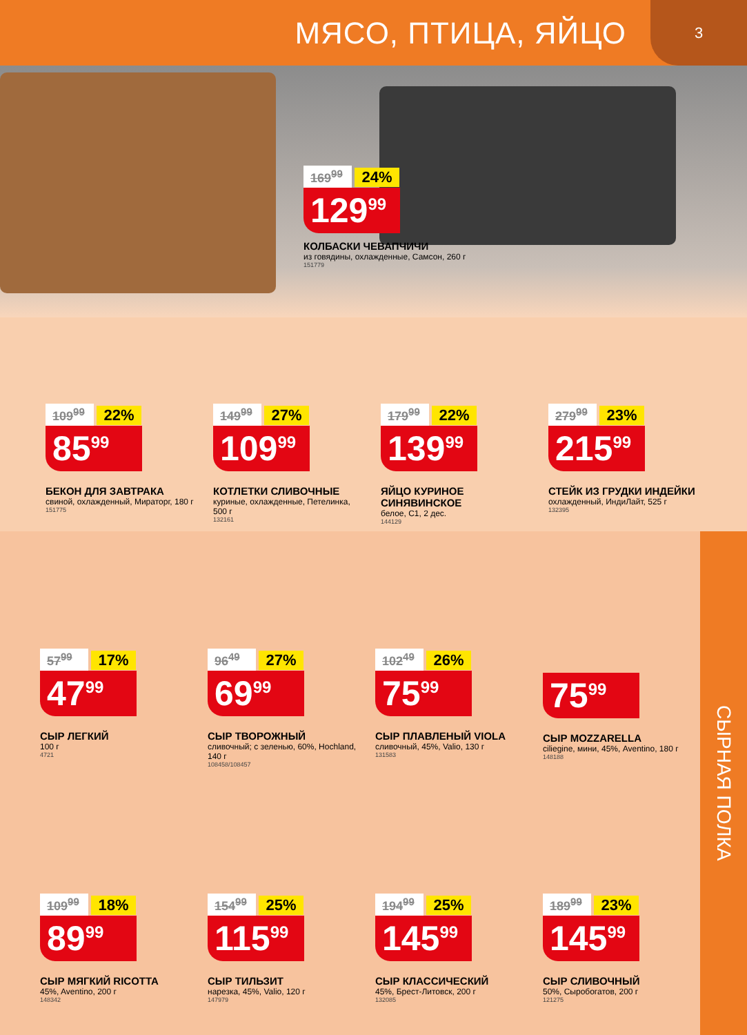МЯСО, ПТИЦА, ЯЙЦО
3
169<sup>99</sup> 24%
129<sup>99</sup>
КОЛБАСКИ ЧЕВАПЧИЧИ
из говядины, охлажденные, Самсон, 260 г
151779
СЫРНАЯ ПОЛКА
109<sup>99</sup> 22%
85<sup>99</sup>
БЕКОН ДЛЯ ЗАВТРАКА
свиной, охлажденный, Мираторг, 180 г
151775
149<sup>99</sup> 27%
109<sup>99</sup>
КОТЛЕТКИ СЛИВОЧНЫЕ
куриные, охлажденные, Петелинка, 500 г
132161
179<sup>99</sup> 22%
139<sup>99</sup>
ЯЙЦО КУРИНОЕ СИНЯВИНСКОЕ
белое, С1, 2 дес.
144129
279<sup>99</sup> 23%
215<sup>99</sup>
СТЕЙК ИЗ ГРУДКИ ИНДЕЙКИ
охлажденный, ИндиЛайт, 525 г
132395
57<sup>99</sup> 17%
47<sup>99</sup>
СЫР ЛЕГКИЙ
100 г
4721
96<sup>49</sup> 27%
69<sup>99</sup>
СЫР ТВОРОЖНЫЙ
сливочный; с зеленью, 60%, Hochland, 140 г
108458/108457
102<sup>49</sup> 26%
75<sup>99</sup>
СЫР ПЛАВЛЕНЫЙ VIOLA
сливочный, 45%, Valio, 130 г
131583
75<sup>99</sup>
СЫР MOZZARELLA
ciliegine, мини, 45%, Aventino, 180 г
148188
109<sup>99</sup> 18%
89<sup>99</sup>
СЫР МЯГКИЙ RICOTTA
45%, Aventino, 200 г
148342
154<sup>99</sup> 25%
115<sup>99</sup>
СЫР ТИЛЬЗИТ
нарезка, 45%, Valio, 120 г
147979
194<sup>99</sup> 25%
145<sup>99</sup>
СЫР КЛАССИЧЕСКИЙ
45%, Брест-Литовск, 200 г
132085
189<sup>99</sup> 23%
145<sup>99</sup>
СЫР СЛИВОЧНЫЙ
50%, Сыробогатов, 200 г
121275